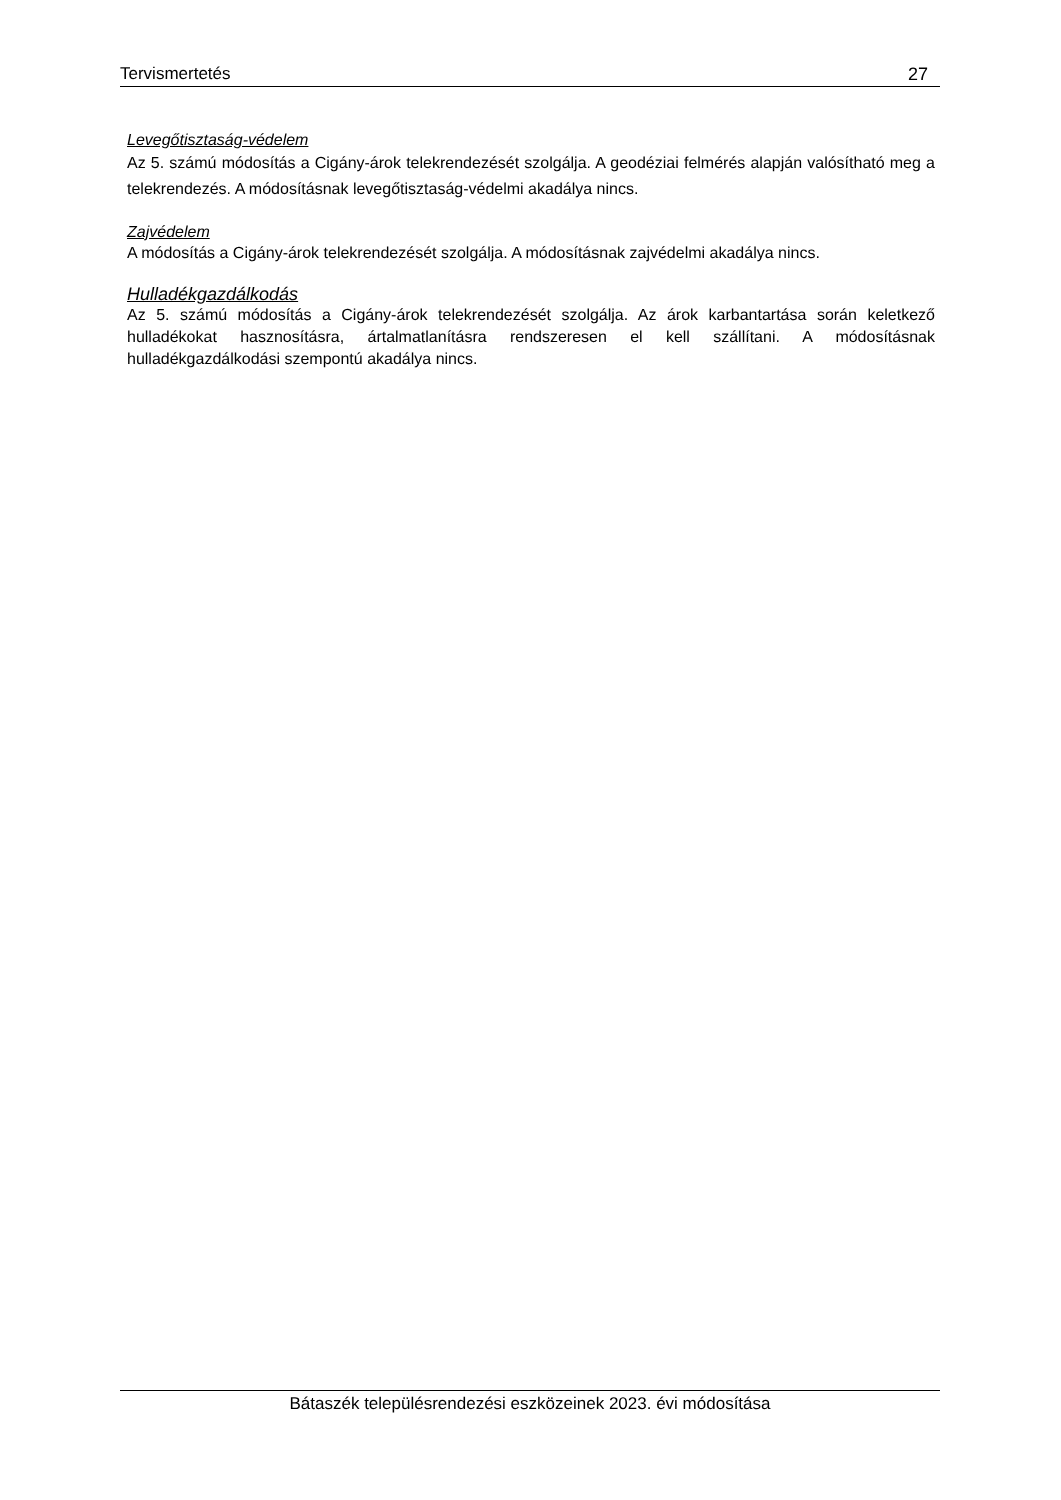Tervismertetés 27
Levegőtisztaság-védelem
Az 5. számú módosítás a Cigány-árok telekrendezését szolgálja. A geodéziai felmérés alapján valósítható meg a telekrendezés. A módosításnak levegőtisztaság-védelmi akadálya nincs.
Zajvédelem
A módosítás a Cigány-árok telekrendezését szolgálja. A módosításnak zajvédelmi akadálya nincs.
Hulladékgazdálkodás
Az 5. számú módosítás a Cigány-árok telekrendezését szolgálja. Az árok karbantartása során keletkező hulladékokat hasznosításra, ártalmatlanításra rendszeresen el kell szállítani. A módosításnak hulladékgazdálkodási szempontú akadálya nincs.
Bátaszék településrendezési eszközeinek 2023. évi módosítása